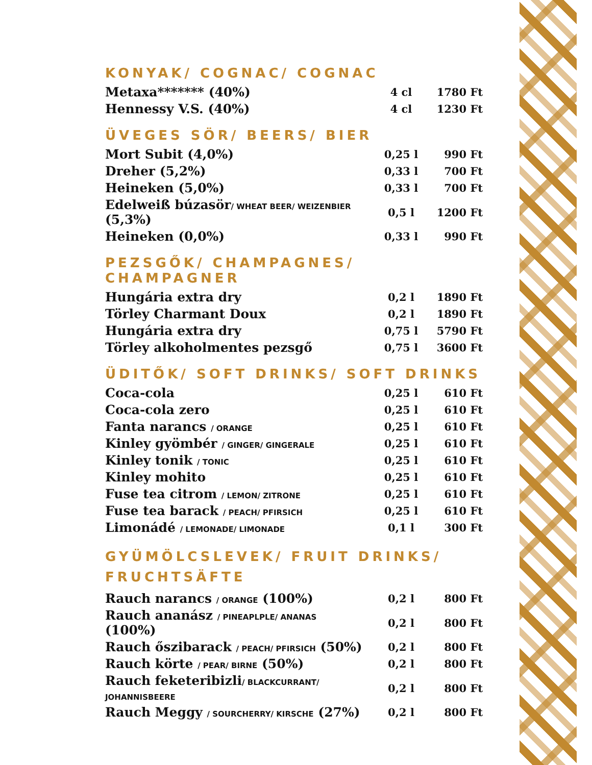KONYAK/ COGNAC/ COGNAC
| Metaxa******* (40%) | 4 cl | 1780 Ft |
| Hennessy V.S. (40%) | 4 cl | 1230 Ft |
ÜVEGES SÖR/ BEERS/ BIER
| Mort Subit (4,0%) | 0,25 l | 990 Ft |
| Dreher (5,2%) | 0,33 l | 700 Ft |
| Heineken (5,0%) | 0,33 l | 700 Ft |
| Edelweiß búzasör / WHEAT BEER/ WEIZENBIER (5,3%) | 0,5 l | 1200 Ft |
| Heineken (0,0%) | 0,33 l | 990 Ft |
PEZSGŐK/ CHAMPAGNES/ CHAMPAGNER
| Hungária extra dry | 0,2 l | 1890 Ft |
| Törley Charmant Doux | 0,2 l | 1890 Ft |
| Hungária extra dry | 0,75 l | 5790 Ft |
| Törley alkoholmentes pezsgő | 0,75 l | 3600 Ft |
ÜDITŐK/ SOFT DRINKS/ SOFT DRINKS
| Coca-cola | 0,25 l | 610 Ft |
| Coca-cola zero | 0,25 l | 610 Ft |
| Fanta narancs / ORANGE | 0,25 l | 610 Ft |
| Kinley gyömbér / GINGER/ GINGERALE | 0,25 l | 610 Ft |
| Kinley tonik / TONIC | 0,25 l | 610 Ft |
| Kinley mohito | 0,25 l | 610 Ft |
| Fuse tea citrom / LEMON/ ZITRONE | 0,25 l | 610 Ft |
| Fuse tea barack / PEACH/ PFIRSICH | 0,25 l | 610 Ft |
| Limonádé / LEMONADE/ LIMONADE | 0,1 l | 300 Ft |
GYÜMÖLCSLEVEK/ FRUIT DRINKS/
FRUCHTSÄFTE
| Rauch narancs / ORANGE (100%) | 0,2 l | 800 Ft |
| Rauch ananász / PINEAPLPLE/ ANANAS (100%) | 0,2 l | 800 Ft |
| Rauch őszibarack / PEACH/ PFIRSICH (50%) | 0,2 l | 800 Ft |
| Rauch körte / PEAR/ BIRNE (50%) | 0,2 l | 800 Ft |
| Rauch feketeribizli / BLACKCURRANT/ JOHANNISBEERE | 0,2 l | 800 Ft |
| Rauch Meggy / SOURCHERRY/ KIRSCHE (27%) | 0,2 l | 800 Ft |